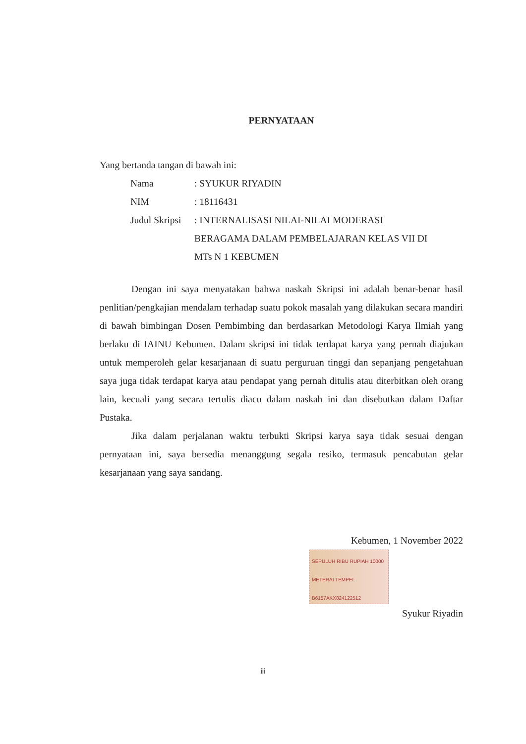PERNYATAAN
Yang bertanda tangan di bawah ini:
| Nama | : SYUKUR RIYADIN |
| NIM | : 18116431 |
| Judul Skripsi | : INTERNALISASI NILAI-NILAI MODERASI BERAGAMA DALAM PEMBELAJARAN KELAS VII DI MTs N 1 KEBUMEN |
Dengan ini saya menyatakan bahwa naskah Skripsi ini adalah benar-benar hasil penlitian/pengkajian mendalam terhadap suatu pokok masalah yang dilakukan secara mandiri di bawah bimbingan Dosen Pembimbing dan berdasarkan Metodologi Karya Ilmiah yang berlaku di IAINU Kebumen. Dalam skripsi ini tidak terdapat karya yang pernah diajukan untuk memperoleh gelar kesarjanaan di suatu perguruan tinggi dan sepanjang pengetahuan saya juga tidak terdapat karya atau pendapat yang pernah ditulis atau diterbitkan oleh orang lain, kecuali yang secara tertulis diacu dalam naskah ini dan disebutkan dalam Daftar Pustaka.
Jika dalam perjalanan waktu terbukti Skripsi karya saya tidak sesuai dengan pernyataan ini, saya bersedia menanggung segala resiko, termasuk pencabutan gelar kesarjanaan yang saya sandang.
Kebumen, 1 November 2022
SEPULUH RIBU RUPIAH 10000
METERAI TEMPEL
B6157AKX824122512
Syukur Riyadin
iii